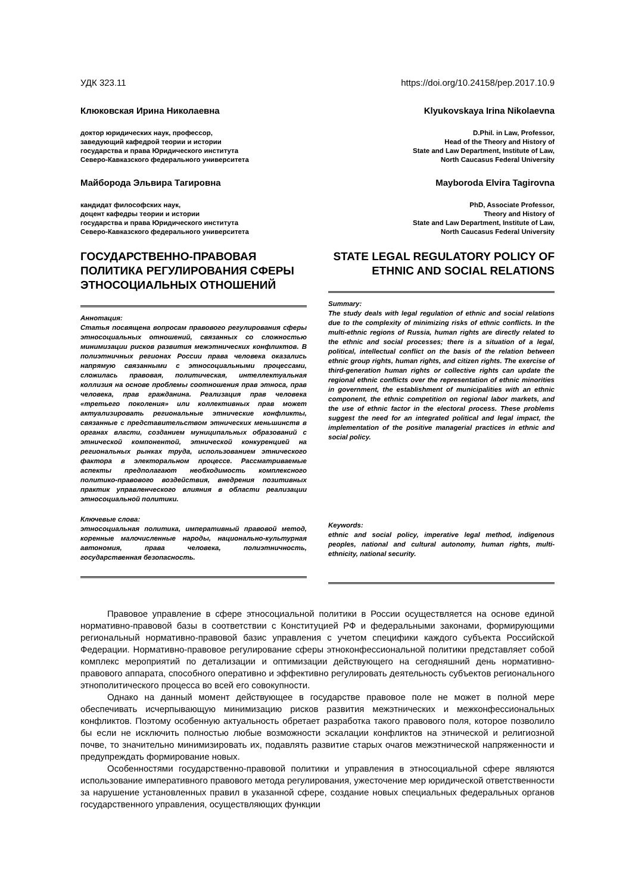УДК 323.11 https://doi.org/10.24158/pep.2017.10.9
Клюковская Ирина Николаевна
доктор юридических наук, профессор,
заведующий кафедрой теории и истории
государства и права Юридического института
Северо-Кавказского федерального университета
Майборода Эльвира Тагировна
кандидат философских наук,
доцент кафедры теории и истории
государства и права Юридического института
Северо-Кавказского федерального университета
ГОСУДАРСТВЕННО-ПРАВОВАЯ ПОЛИТИКА РЕГУЛИРОВАНИЯ СФЕРЫ ЭТНОСОЦИАЛЬНЫХ ОТНОШЕНИЙ
Аннотация:
Статья посвящена вопросам правового регулирования сферы этносоциальных отношений, связанных со сложностью минимизации рисков развития межэтнических конфликтов. В полиэтничных регионах России права человека оказались напрямую связанными с этносоциальными процессами, сложилась правовая, политическая, интеллектуальная коллизия на основе проблемы соотношения прав этноса, прав человека, прав гражданина. Реализация прав человека «третьего поколения» или коллективных прав может актуализировать региональные этнические конфликты, связанные с представительством этнических меньшинств в органах власти, созданием муниципальных образований с этнической компонентой, этнической конкуренцией на региональных рынках труда, использованием этнического фактора в электоральном процессе. Рассматриваемые аспекты предполагают необходимость комплексного политико-правового воздействия, внедрения позитивных практик управленческого влияния в области реализации этносоциальной политики.
Ключевые слова:
этносоциальная политика, императивный правовой метод, коренные малочисленные народы, национально-культурная автономия, права человека, полиэтничность, государственная безопасность.
Klyukovskaya Irina Nikolaevna
D.Phil. in Law, Professor,
Head of the Theory and History of
State and Law Department, Institute of Law,
North Caucasus Federal University
Mayboroda Elvira Tagirovna
PhD, Associate Professor,
Theory and History of
State and Law Department, Institute of Law,
North Caucasus Federal University
STATE LEGAL REGULATORY POLICY OF ETHNIC AND SOCIAL RELATIONS
Summary:
The study deals with legal regulation of ethnic and social relations due to the complexity of minimizing risks of ethnic conflicts. In the multi-ethnic regions of Russia, human rights are directly related to the ethnic and social processes; there is a situation of a legal, political, intellectual conflict on the basis of the relation between ethnic group rights, human rights, and citizen rights. The exercise of third-generation human rights or collective rights can update the regional ethnic conflicts over the representation of ethnic minorities in government, the establishment of municipalities with an ethnic component, the ethnic competition on regional labor markets, and the use of ethnic factor in the electoral process. These problems suggest the need for an integrated political and legal impact, the implementation of the positive managerial practices in ethnic and social policy.
Keywords:
ethnic and social policy, imperative legal method, indigenous peoples, national and cultural autonomy, human rights, multi-ethnicity, national security.
Правовое управление в сфере этносоциальной политики в России осуществляется на основе единой нормативно-правовой базы в соответствии с Конституцией РФ и федеральными законами, формирующими региональный нормативно-правовой базис управления с учетом специфики каждого субъекта Российской Федерации. Нормативно-правовое регулирование сферы этноконфессиональной политики представляет собой комплекс мероприятий по детализации и оптимизации действующего на сегодняшний день нормативно-правового аппарата, способного оперативно и эффективно регулировать деятельность субъектов регионального этнополитического процесса во всей его совокупности.
Однако на данный момент действующее в государстве правовое поле не может в полной мере обеспечивать исчерпывающую минимизацию рисков развития межэтнических и межконфессиональных конфликтов. Поэтому особенную актуальность обретает разработка такого правового поля, которое позволило бы если не исключить полностью любые возможности эскалации конфликтов на этнической и религиозной почве, то значительно минимизировать их, подавлять развитие старых очагов межэтнической напряженности и предупреждать формирование новых.
Особенностями государственно-правовой политики и управления в этносоциальной сфере являются использование императивного правового метода регулирования, ужесточение мер юридической ответственности за нарушение установленных правил в указанной сфере, создание новых специальных федеральных органов государственного управления, осуществляющих функции